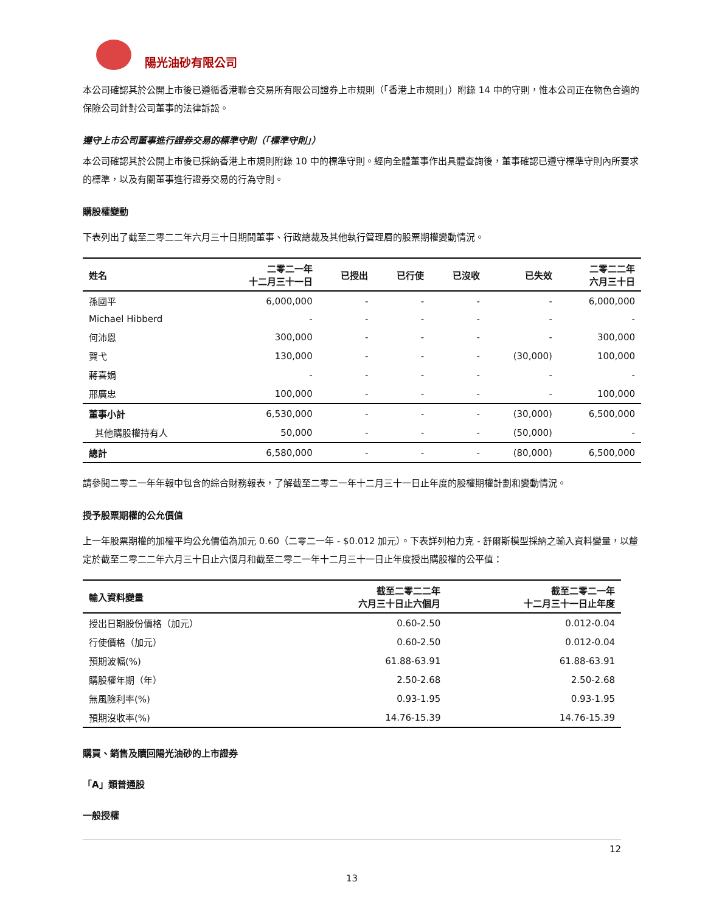陽光油砂有限公司
本公司確認其於公開上市後已遵循香港聯合交易所有限公司證券上市規則（「香港上市規則」）附錄 14 中的守則，惟本公司正在物色合適的保險公司針對公司董事的法律訴訟。
遵守上市公司董事進行證券交易的標準守則（「標準守則」）
本公司確認其於公開上市後已採納香港上市規則附錄 10 中的標準守則。經向全體董事作出具體查詢後，董事確認已遵守標準守則內所要求的標準，以及有關董事進行證券交易的行為守則。
購股權變動
下表列出了截至二零二二年六月三十日期間董事、行政總裁及其他執行管理層的股票期權變動情況。
| 姓名 | 二零二一年 十二月三十一日 | 已授出 | 已行使 | 已沒收 | 已失效 | 二零二二年 六月三十日 |
| --- | --- | --- | --- | --- | --- | --- |
| 孫國平 | 6,000,000 | - | - | - | - | 6,000,000 |
| Michael Hibberd | - | - | - | - | - | - |
| 何沛恩 | 300,000 | - | - | - | - | 300,000 |
| 賀弋 | 130,000 | - | - | - | (30,000) | 100,000 |
| 蔣喜娟 | - | - | - | - | - | - |
| 邢廣忠 | 100,000 | - | - | - | - | 100,000 |
| 董事小計 | 6,530,000 | - | - | - | (30,000) | 6,500,000 |
| 其他購股權持有人 | 50,000 | - | - | - | (50,000) | - |
| 總計 | 6,580,000 | - | - | - | (80,000) | 6,500,000 |
請參閱二零二一年年報中包含的綜合財務報表，了解截至二零二一年十二月三十一日止年度的股權期權計劃和變動情況。
授予股票期權的公允價值
上一年股票期權的加權平均公允價值為加元 0.60（二零二一年 - $0.012 加元）。下表詳列柏力克 - 舒爾斯模型採納之輸入資料變量，以釐定於截至二零二二年六月三十日止六個月和截至二零二一年十二月三十一日止年度授出購股權的公平值：
| 輸入資料變量 | 截至二零二二年 六月三十日止六個月 | 截至二零二一年 十二月三十一日止年度 |
| --- | --- | --- |
| 授出日期股份價格（加元） | 0.60-2.50 | 0.012-0.04 |
| 行使價格（加元） | 0.60-2.50 | 0.012-0.04 |
| 預期波幅(%) | 61.88-63.91 | 61.88-63.91 |
| 購股權年期（年） | 2.50-2.68 | 2.50-2.68 |
| 無風險利率(%) | 0.93-1.95 | 0.93-1.95 |
| 預期沒收率(%) | 14.76-15.39 | 14.76-15.39 |
購買、銷售及贖回陽光油砂的上市證券
「A」類普通股
一般授權
12
13